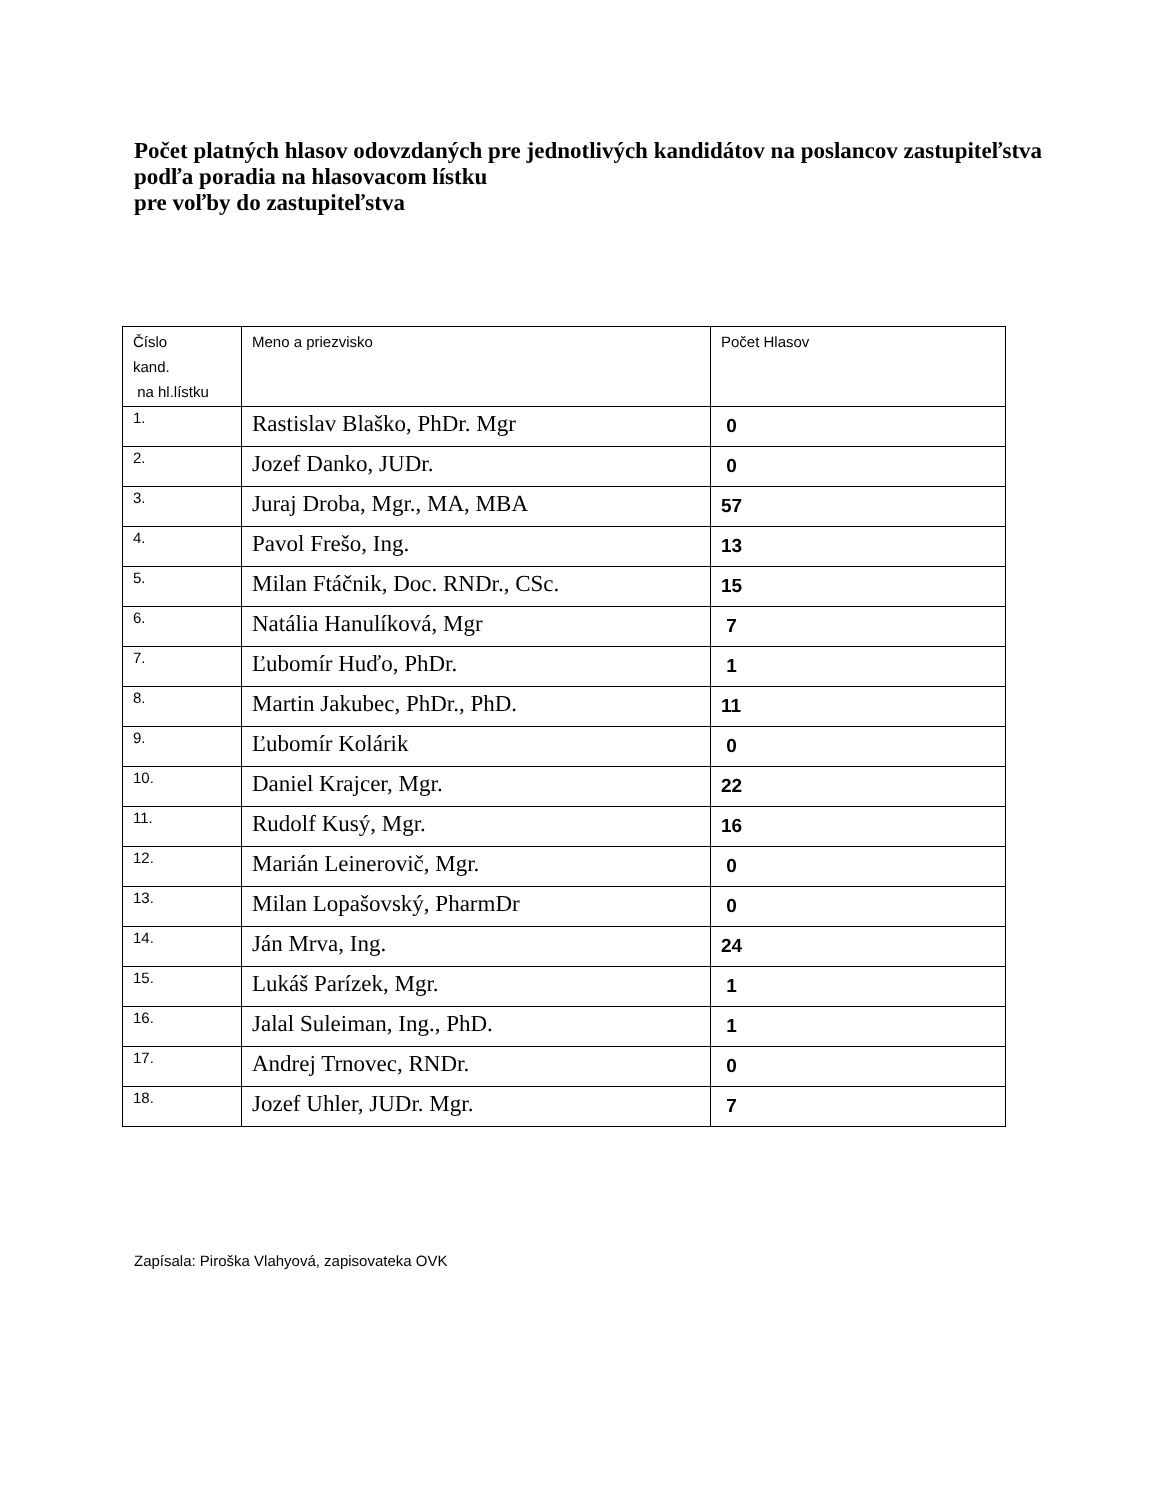Počet platných hlasov odovzdaných pre jednotlivých kandidátov na poslancov zastupiteľstva podľa poradia na hlasovacom lístku
pre voľby do zastupiteľstva
| Číslo kand. na hl.lístku | Meno a priezvisko | Počet Hlasov |
| --- | --- | --- |
| 1. | Rastislav Blaško, PhDr. Mgr | 0 |
| 2. | Jozef Danko, JUDr. | 0 |
| 3. | Juraj Droba, Mgr., MA, MBA | 57 |
| 4. | Pavol Frešo, Ing. | 13 |
| 5. | Milan Ftáčnik, Doc. RNDr., CSc. | 15 |
| 6. | Natália Hanulíková, Mgr | 7 |
| 7. | Ľubomír Huďo, PhDr. | 1 |
| 8. | Martin Jakubec, PhDr., PhD. | 11 |
| 9. | Ľubomír Kolárik | 0 |
| 10. | Daniel Krajcer, Mgr. | 22 |
| 11. | Rudolf Kusý, Mgr. | 16 |
| 12. | Marián Leinerovič, Mgr. | 0 |
| 13. | Milan Lopašovský, PharmDr | 0 |
| 14. | Ján Mrva, Ing. | 24 |
| 15. | Lukáš Parízek, Mgr. | 1 |
| 16. | Jalal Suleiman, Ing., PhD. | 1 |
| 17. | Andrej Trnovec, RNDr. | 0 |
| 18. | Jozef Uhler, JUDr. Mgr. | 7 |
Zapísala: Piroška Vlahyová, zapisovateka OVK